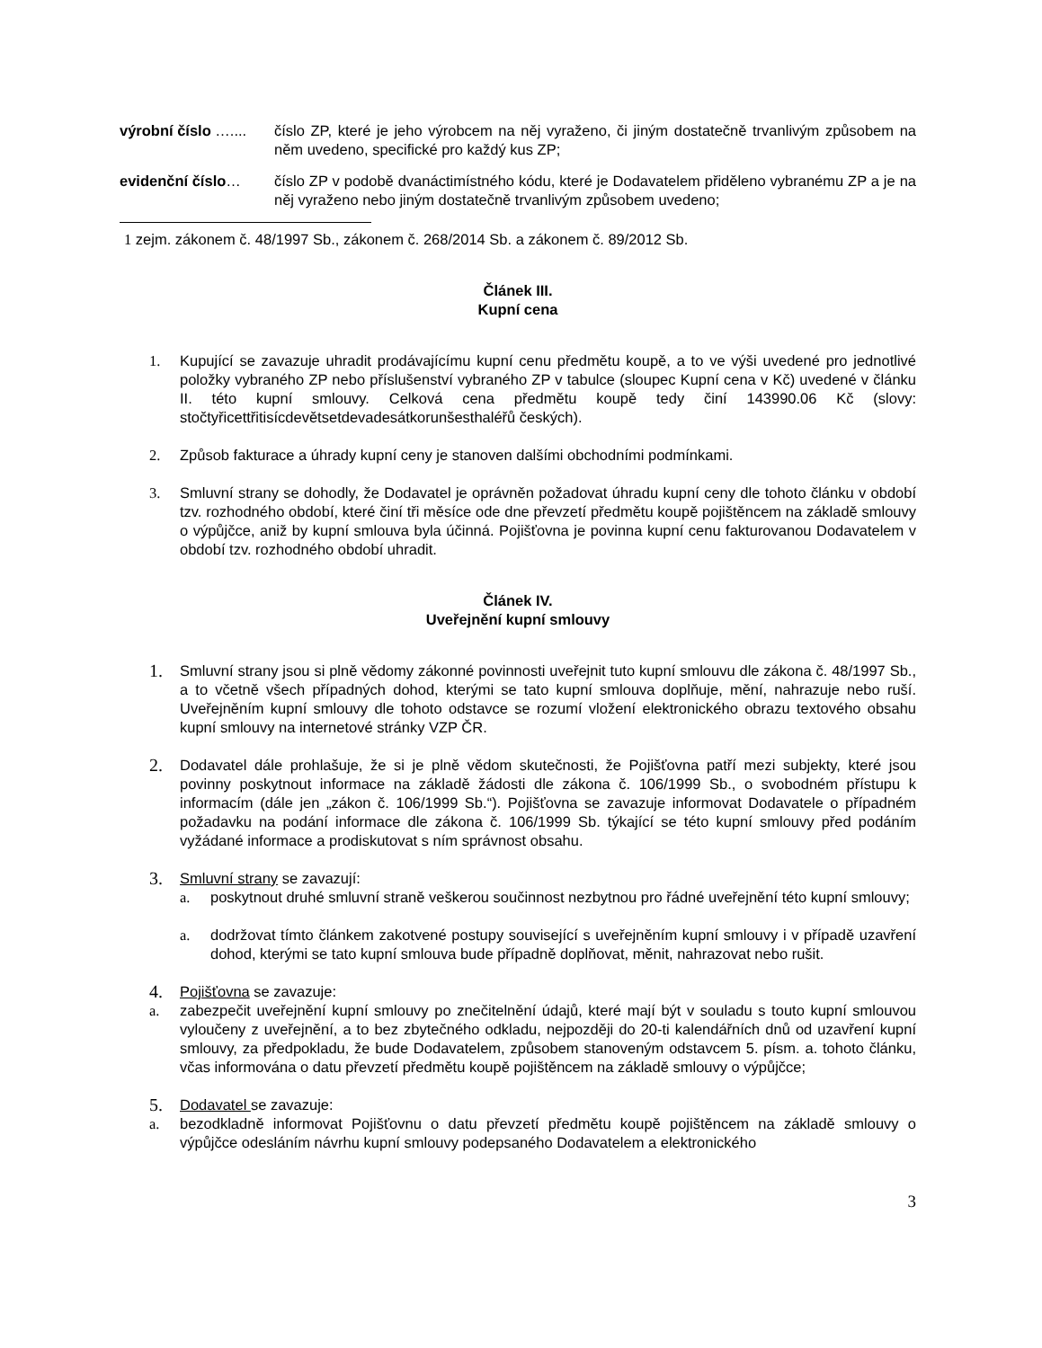výrobní číslo …....
číslo ZP, které je jeho výrobcem na něj vyraženo, či jiným dostatečně trvanlivým způsobem na něm uvedeno, specifické pro každý kus ZP;
evidenční číslo… číslo ZP v podobě dvanáctimístného kódu, které je Dodavatelem přiděleno vybranému ZP a je na něj vyraženo nebo jiným dostatečně trvanlivým způsobem uvedeno;
1 zejm. zákonem č. 48/1997 Sb., zákonem č. 268/2014 Sb. a zákonem č. 89/2012 Sb.
Článek III.
Kupní cena
1. Kupující se zavazuje uhradit prodávajícímu kupní cenu předmětu koupě, a to ve výši uvedené pro jednotlivé položky vybraného ZP nebo příslušenství vybraného ZP v tabulce (sloupec Kupní cena v Kč) uvedené v článku II. této kupní smlouvy. Celková cena předmětu koupě tedy činí 143990.06 Kč (slovy: stočtyřicettřitisícdevětsetdevadesátkorunšesthaléřů českých).
2. Způsob fakturace a úhrady kupní ceny je stanoven dalšími obchodními podmínkami.
3. Smluvní strany se dohodly, že Dodavatel je oprávněn požadovat úhradu kupní ceny dle tohoto článku v období tzv. rozhodného období, které činí tři měsíce ode dne převzetí předmětu koupě pojištěncem na základě smlouvy o výpůjčce, aniž by kupní smlouva byla účinná. Pojišťovna je povinna kupní cenu fakturovanou Dodavatelem v období tzv. rozhodného období uhradit.
Článek IV.
Uveřejnění kupní smlouvy
1.
Smluvní strany jsou si plně vědomy zákonné povinnosti uveřejnit tuto kupní smlouvu dle zákona č. 48/1997 Sb., a to včetně všech případných dohod, kterými se tato kupní smlouva doplňuje, mění, nahrazuje nebo ruší. Uveřejněním kupní smlouvy dle tohoto odstavce se rozumí vložení elektronického obrazu textového obsahu kupní smlouvy na internetové stránky VZP ČR.
2.
Dodavatel dále prohlašuje, že si je plně vědom skutečnosti, že Pojišťovna patří mezi subjekty, které jsou povinny poskytnout informace na základě žádosti dle zákona č. 106/1999 Sb., o svobodném přístupu k informacím (dále jen „zákon č. 106/1999 Sb.“). Pojišťovna se zavazuje informovat Dodavatele o případném požadavku na podání informace dle zákona č. 106/1999 Sb. týkající se této kupní smlouvy před podáním vyžádané informace a prodiskutovat s ním správnost obsahu.
3.
Smluvní strany se zavazují:
a. poskytnout druhé smluvní straně veškerou součinnost nezbytnou pro řádné uveřejnění této kupní smlouvy;
a. dodržovat tímto článkem zakotvené postupy související s uveřejněním kupní smlouvy i v případě uzavření dohod, kterými se tato kupní smlouva bude případně doplňovat, měnit, nahrazovat nebo rušit.
4.
Pojišťovna se zavazuje:
a. zabezpečit uveřejnění kupní smlouvy po znečitelnění údajů, které mají být v souladu s touto kupní smlouvou vyloučeny z uveřejnění, a to bez zbytečného odkladu, nejpozději do 20-ti kalendářních dnů od uzavření kupní smlouvy, za předpokladu, že bude Dodavatelem, způsobem stanoveným odstavcem 5. písm. a. tohoto článku, včas informována o datu převzetí předmětu koupě pojištěncem na základě smlouvy o výpůjčce;
5.
Dodavatel se zavazuje:
a. bezodkladně informovat Pojišťovnu o datu převzetí předmětu koupě pojištěncem na základě smlouvy o výpůjčce odesláním návrhu kupní smlouvy podepsaného Dodavatelem a elektronického
3